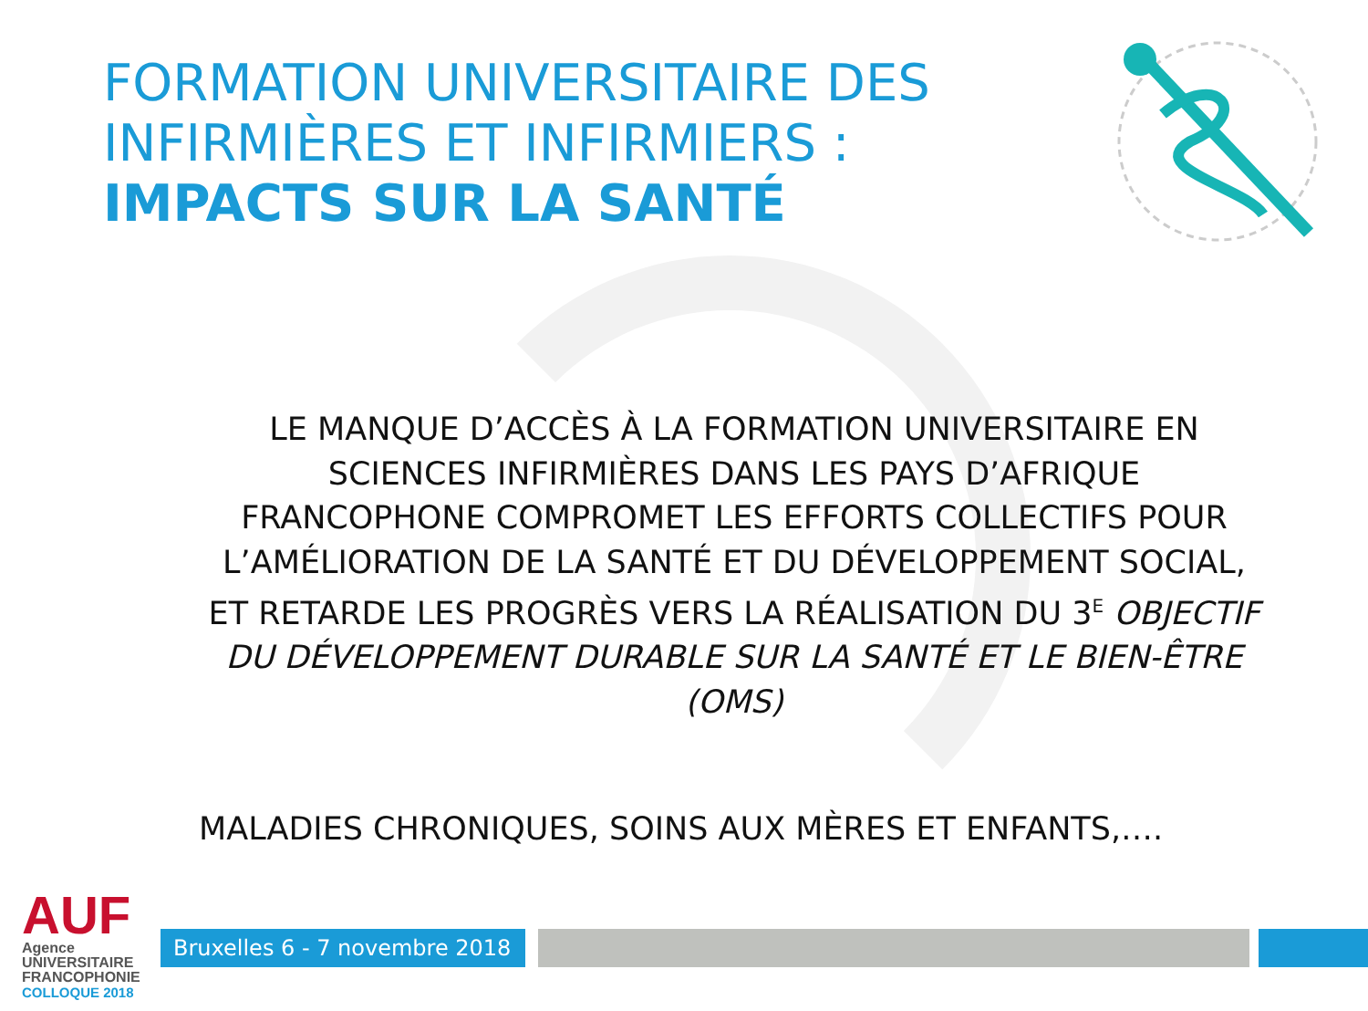FORMATION UNIVERSITAIRE DES INFIRMIÈRES ET INFIRMIERS :
IMPACTS SUR LA SANTÉ
LE MANQUE D’ACCÈS À LA FORMATION UNIVERSITAIRE EN SCIENCES INFIRMIÈRES DANS LES PAYS D’AFRIQUE FRANCOPHONE COMPROMET LES EFFORTS COLLECTIFS POUR L’AMÉLIORATION DE LA SANTÉ ET DU DÉVELOPPEMENT SOCIAL, ET RETARDE LES PROGRÈS VERS LA RÉALISATION DU 3<sup>E</sup> OBJECTIF DU DÉVELOPPEMENT DURABLE SUR LA SANTÉ ET LE BIEN-ÊTRE (OMS)
MALADIES CHRONIQUES, SOINS AUX MÈRES ET ENFANTS,….
AUF
Agence
UNIVERSITAIRE
FRANCOPHONIE
COLLOQUE 2018
Bruxelles 6 - 7 novembre 2018